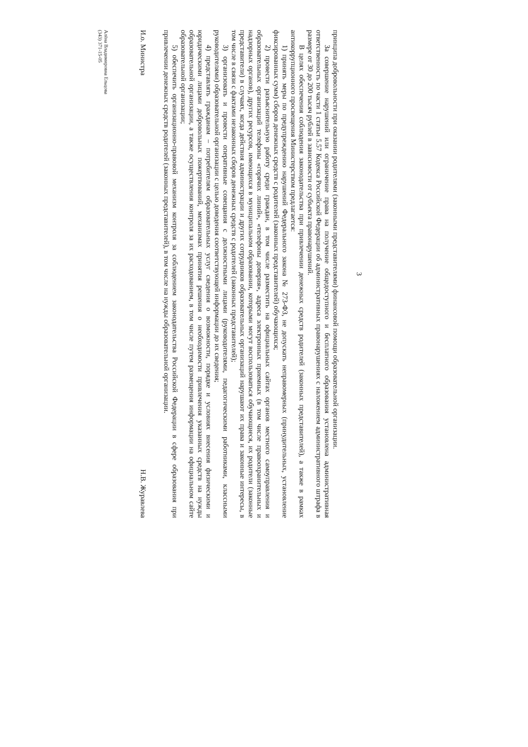3
принципа добровольности при оказании родителями (законными представителями) финансовой помощи образовательной организации.
За совершение нарушений или ограничение права на получение общедоступного и бесплатного образования установлена административная ответственность по части 1 статьи 5.57 Кодекса Российской Федерации об административных правонарушениях с наложением административного штрафа в размере от 30 до 200 тысяч рублей в зависимости от субъекта правонарушений.
В целях обеспечения соблюдения законодательства при привлечении денежных средств родителей (законных представителей), а также в рамках антикоррупционного просвещения Министерством предлагается:
1) принять меры по предупреждению нарушений Федерального закона № 273-ФЗ, не допускать неправомерных (принудительных, установление фиксированных сумм) сборов денежных средств с родителей (законных представителей) обучающихся;
2) провести разъяснительную работу среди граждан, в том числе разместить на официальных сайтах органов местного самоуправления и образовательных организаций телефоны «горячих линий», «телефоны доверия», адреса электронных приемных (в том числе правоохранительных и надзорных органов), других ресурсов, имеющихся в муниципальном образовании, которыми могут воспользоваться обучающиеся, их родители (законные представители) в случаях, когда действия администрации и других сотрудников образовательных организаций нарушают их права и законные интересы, в том числе в связи с фактами незаконных сборов денежных средств с родителей (законных представителей);
3) организовать и провести оперативные совещания с должностными лицами (руководителями, педагогическими работниками, классными руководителями) образовательной организации с целью доведения соответствующей информации до их сведения;
4) представлять гражданам – потребителям образовательных услуг сведения о возможности, порядке и условиях внесения физическими и юридическими лицами добровольных пожертвований, механизмах принятия решения о необходимости привлечения указанных средств на нужды образовательной организации, а также осуществления контроля за их расходованием, в том числе путем размещения информации на официальном сайте образовательной организации;
5) обеспечить организационно-правовой механизм контроля за соблюдением законодательства Российской Федерации в сфере образования при привлечении денежных средств родителей (законных представителей), в том числе на нужды образовательной организации.
И.о. Министра Н.В. Журавлева
Алёна Владимировна Ельцова
(343) 371-15-05